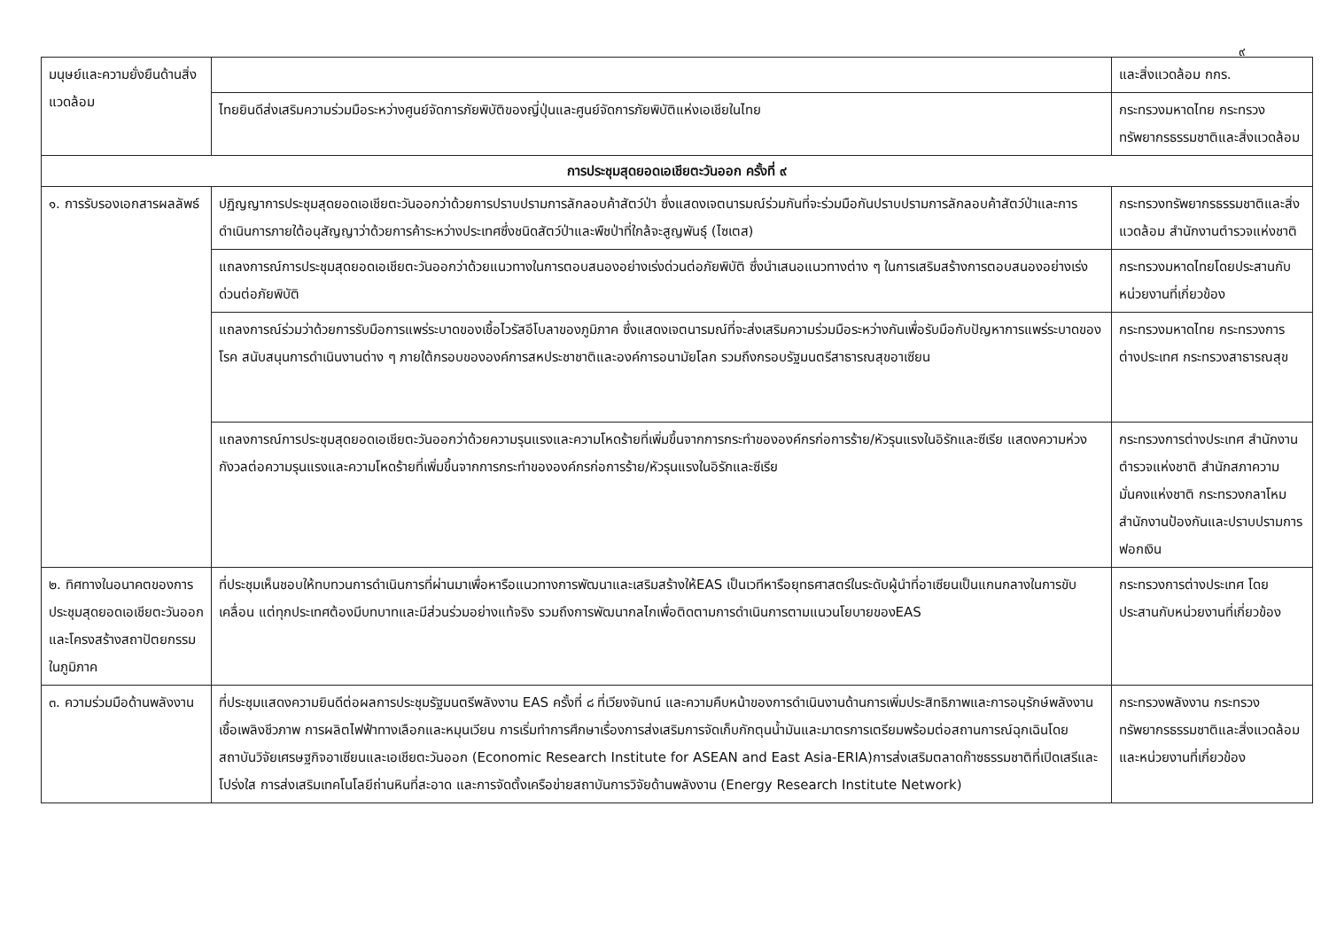๙
| มนุษย์และความยั่งยืนด้านสิ่งแวดล้อม | | และสิ่งแวดล้อม กกร. |
| | ไทยยินดีส่งเสริมความร่วมมือระหว่างศูนย์จัดการภัยพิบัติของญี่ปุ่นและศูนย์จัดการภัยพิบัติแห่งเอเชียในไทย | กระทรวงมหาดไทย กระทรวงทรัพยากรธรรมชาติและสิ่งแวดล้อม |
| การประชุมสุดยอดเอเชียตะวันออก ครั้งที่ ๙ | | |
| ๑. การรับรองเอกสารผลลัพธ์ | ปฏิญญาการประชุมสุดยอดเอเชียตะวันออกว่าด้วยการปราบปรามการลักลอบค้าสัตว์ป่า ซึ่งแสดงเจตนารมณ์ร่วมกันที่จะร่วมมือกันปราบปรามการลักลอบค้าสัตว์ป่าและการดำเนินการภายใต้อนุสัญญาว่าด้วยการค้าระหว่างประเทศซึ่งชนิดสัตว์ป่าและพืชป่าที่ใกล้จะสูญพันธุ์ (ไซเตส) | กระทรวงทรัพยากรธรรมชาติและสิ่งแวดล้อม สำนักงานตำรวจแห่งชาติ |
| | แถลงการณ์การประชุมสุดยอดเอเชียตะวันออกว่าด้วยแนวทางในการตอบสนองอย่างเร่งด่วนต่อภัยพิบัติ ซึ่งนำเสนอแนวทางต่าง ๆ ในการเสริมสร้างการตอบสนองอย่างเร่งด่วนต่อภัยพิบัติ | กระทรวงมหาดไทยโดยประสานกับหน่วยงานที่เกี่ยวข้อง |
| | แถลงการณ์ร่วมว่าด้วยการรับมือการแพร่ระบาดของเชื้อไวรัสอีโบลาของภูมิภาค ซึ่งแสดงเจตนารมณ์ที่จะส่งเสริมความร่วมมือระหว่างกันเพื่อรับมือกับปัญหาการแพร่ระบาดของโรค สนับสนุนการดำเนินงานต่าง ๆ ภายใต้กรอบขององค์การสหประชาชาติและองค์การอนามัยโลก รวมถึงกรอบรัฐมนตรีสาธารณสุขอาเซียน | กระทรวงมหาดไทย กระทรวงการต่างประเทศ กระทรวงสาธารณสุข |
| | แถลงการณ์การประชุมสุดยอดเอเชียตะวันออกว่าด้วยความรุนแรงและความโหดร้ายที่เพิ่มขึ้นจากการกระทำขององค์กรก่อการร้าย/หัวรุนแรงในอิรักและซีเรีย แสดงความห่วงกังวลต่อความรุนแรงและความโหดร้ายที่เพิ่มขึ้นจากการกระทำขององค์กรก่อการร้าย/หัวรุนแรงในอิรักและซีเรีย | กระทรวงการต่างประเทศ สำนักงานตำรวจแห่งชาติ สำนักสภาความมั่นคงแห่งชาติ กระทรวงกลาโหม สำนักงานป้องกันและปราบปรามการฟอกเงิน |
| ๒. ทิศทางในอนาคตของการประชุมสุดยอดเอเชียตะวันออกและโครงสร้างสถาปัตยกรรมในภูมิภาค | ที่ประชุมเห็นชอบให้ทบทวนการดำเนินการที่ผ่านมาเพื่อหารือแนวทางการพัฒนาและเสริมสร้างให้EAS เป็นเวทีหารือยุทธศาสตร์ในระดับผู้นำที่อาเซียนเป็นแกนกลางในการขับเคลื่อน แต่ทุกประเทศต้องมีบทบาทและมีส่วนร่วมอย่างแท้จริง รวมถึงการพัฒนากลไกเพื่อติดตามการดำเนินการตามแนวนโยบายของEAS | กระทรวงการต่างประเทศ โดยประสานกับหน่วยงานที่เกี่ยวข้อง |
| ๓. ความร่วมมือด้านพลังงาน | ที่ประชุมแสดงความยินดีต่อผลการประชุมรัฐมนตรีพลังงาน EAS ครั้งที่ ๘ ที่เวียงจันทน์ และความคืบหน้าของการดำเนินงานด้านการเพิ่มประสิทธิภาพและการอนุรักษ์พลังงานเชื้อเพลิงชีวภาพ การผลิตไฟฟ้าทางเลือกและหมุนเวียน การเริ่มทำการศึกษาเรื่องการส่งเสริมการจัดเก็บกักตุนน้ำมันและมาตรการเตรียมพร้อมต่อสถานการณ์ฉุกเฉินโดยสถาบันวิจัยเศรษฐกิจอาเซียนและเอเชียตะวันออก (Economic Research Institute for ASEAN and East Asia-ERIA)การส่งเสริมตลาดก๊าซธรรมชาติที่เปิดเสรีและโปร่งใส การส่งเสริมเทคโนโลยีถ่านหินที่สะอาด และการจัดตั้งเครือข่ายสถาบันการวิจัยด้านพลังงาน (Energy Research Institute Network) | กระทรวงพลังงาน กระทรวงทรัพยากรธรรมชาติและสิ่งแวดล้อม และหน่วยงานที่เกี่ยวข้อง |